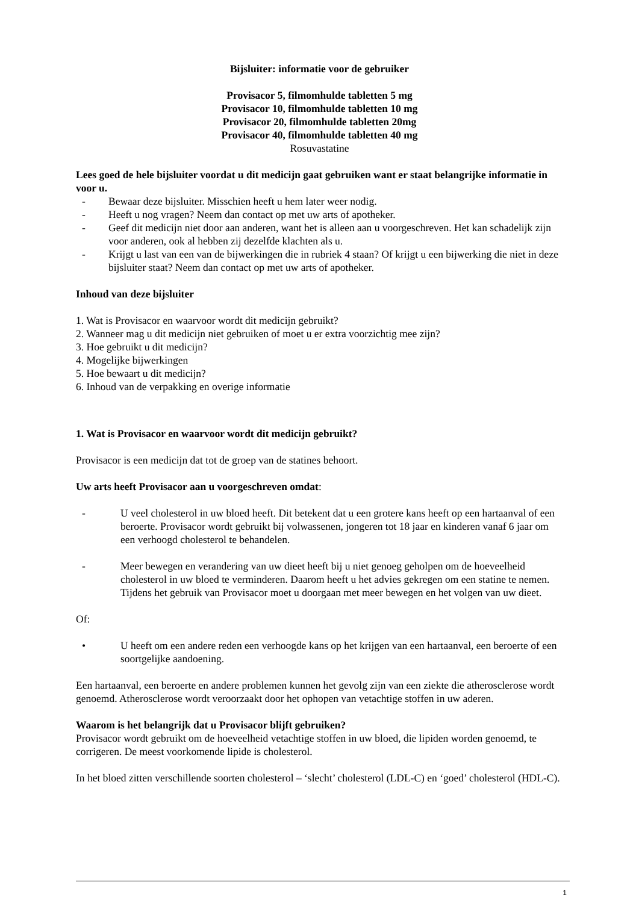Bijsluiter: informatie voor de gebruiker
Provisacor 5, filmomhulde tabletten 5 mg
Provisacor 10, filmomhulde tabletten 10 mg
Provisacor 20, filmomhulde tabletten 20mg
Provisacor 40, filmomhulde tabletten 40 mg
Rosuvastatine
Lees goed de hele bijsluiter voordat u dit medicijn gaat gebruiken want er staat belangrijke informatie in voor u.
- Bewaar deze bijsluiter. Misschien heeft u hem later weer nodig.
- Heeft u nog vragen? Neem dan contact op met uw arts of apotheker.
- Geef dit medicijn niet door aan anderen, want het is alleen aan u voorgeschreven. Het kan schadelijk zijn voor anderen, ook al hebben zij dezelfde klachten als u.
- Krijgt u last van een van de bijwerkingen die in rubriek 4 staan? Of krijgt u een bijwerking die niet in deze bijsluiter staat? Neem dan contact op met uw arts of apotheker.
Inhoud van deze bijsluiter
1. Wat is Provisacor en waarvoor wordt dit medicijn gebruikt?
2. Wanneer mag u dit medicijn niet gebruiken of moet u er extra voorzichtig mee zijn?
3. Hoe gebruikt u dit medicijn?
4. Mogelijke bijwerkingen
5. Hoe bewaart u dit medicijn?
6. Inhoud van de verpakking en overige informatie
1. Wat is Provisacor en waarvoor wordt dit medicijn gebruikt?
Provisacor is een medicijn dat tot de groep van de statines behoort.
Uw arts heeft Provisacor aan u voorgeschreven omdat:
- U veel cholesterol in uw bloed heeft. Dit betekent dat u een grotere kans heeft op een hartaanval of een beroerte. Provisacor wordt gebruikt bij volwassenen, jongeren tot 18 jaar en kinderen vanaf 6 jaar om een verhoogd cholesterol te behandelen.
- Meer bewegen en verandering van uw dieet heeft bij u niet genoeg geholpen om de hoeveelheid cholesterol in uw bloed te verminderen. Daarom heeft u het advies gekregen om een statine te nemen. Tijdens het gebruik van Provisacor moet u doorgaan met meer bewegen en het volgen van uw dieet.
Of:
• U heeft om een andere reden een verhoogde kans op het krijgen van een hartaanval, een beroerte of een soortgelijke aandoening.
Een hartaanval, een beroerte en andere problemen kunnen het gevolg zijn van een ziekte die atherosclerose wordt genoemd. Atherosclerose wordt veroorzaakt door het ophopen van vetachtige stoffen in uw aderen.
Waarom is het belangrijk dat u Provisacor blijft gebruiken?
Provisacor wordt gebruikt om de hoeveelheid vetachtige stoffen in uw bloed, die lipiden worden genoemd, te corrigeren. De meest voorkomende lipide is cholesterol.
In het bloed zitten verschillende soorten cholesterol – ‘slecht’ cholesterol (LDL-C) en ‘goed’ cholesterol (HDL-C).
1